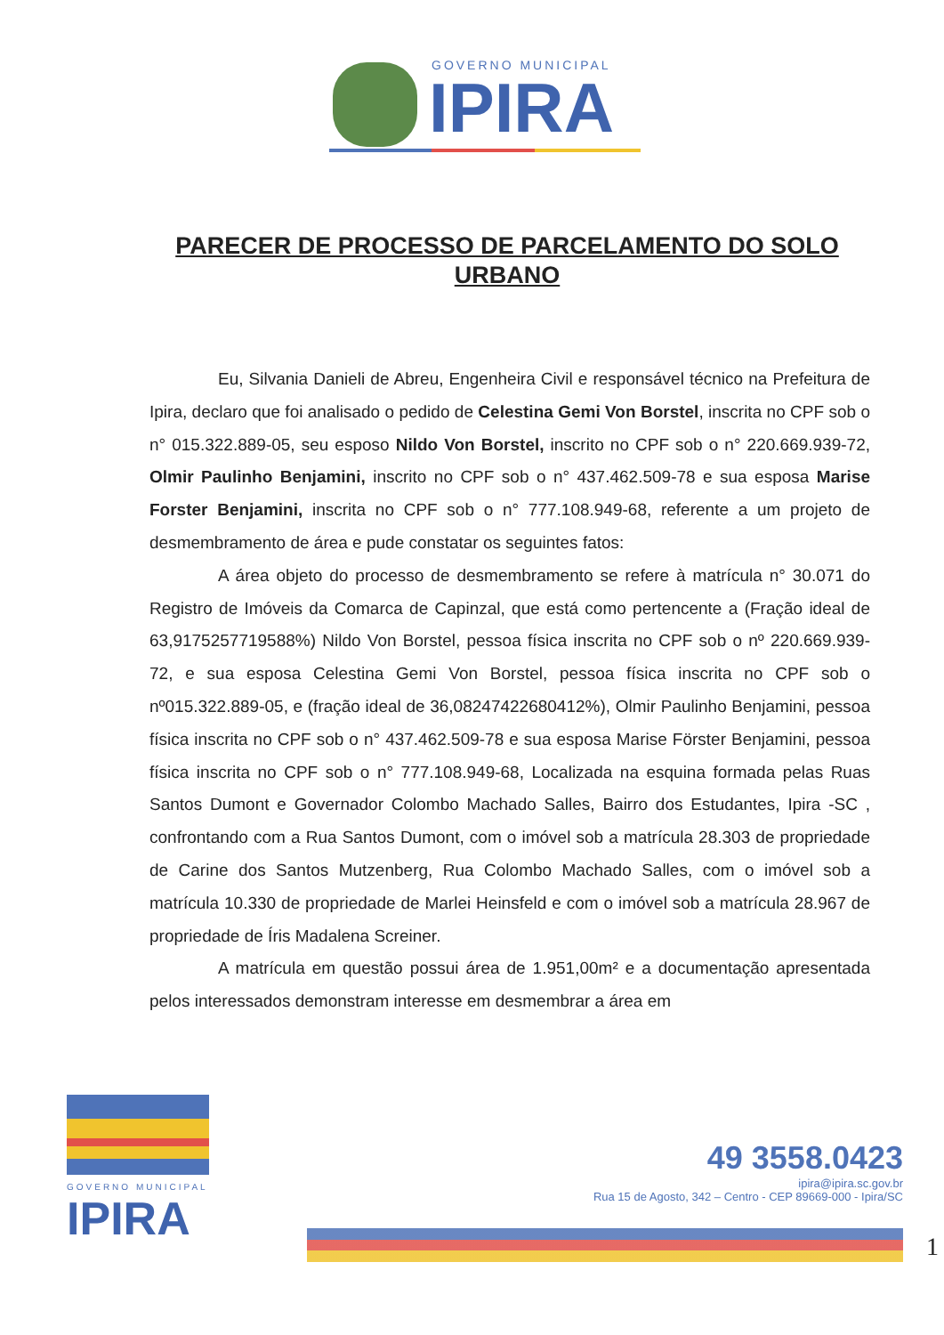GOVERNO MUNICIPAL
IPIRA
PARECER DE PROCESSO DE PARCELAMENTO DO SOLO URBANO
Eu, Silvania Danieli de Abreu, Engenheira Civil e responsável técnico na Prefeitura de Ipira, declaro que foi analisado o pedido de Celestina Gemi Von Borstel, inscrita no CPF sob o n° 015.322.889-05, seu esposo Nildo Von Borstel, inscrito no CPF sob o n° 220.669.939-72, Olmir Paulinho Benjamini, inscrito no CPF sob o n° 437.462.509-78 e sua esposa Marise Forster Benjamini, inscrita no CPF sob o n° 777.108.949-68, referente a um projeto de desmembramento de área e pude constatar os seguintes fatos:
A área objeto do processo de desmembramento se refere à matrícula n° 30.071 do Registro de Imóveis da Comarca de Capinzal, que está como pertencente a (Fração ideal de 63,9175257719588%) Nildo Von Borstel, pessoa física inscrita no CPF sob o nº 220.669.939-72, e sua esposa Celestina Gemi Von Borstel, pessoa física inscrita no CPF sob o nº015.322.889-05, e (fração ideal de 36,08247422680412%), Olmir Paulinho Benjamini, pessoa física inscrita no CPF sob o n° 437.462.509-78 e sua esposa Marise Förster Benjamini, pessoa física inscrita no CPF sob o n° 777.108.949-68, Localizada na esquina formada pelas Ruas Santos Dumont e Governador Colombo Machado Salles, Bairro dos Estudantes, Ipira -SC , confrontando com a Rua Santos Dumont, com o imóvel sob a matrícula 28.303 de propriedade de Carine dos Santos Mutzenberg, Rua Colombo Machado Salles, com o imóvel sob a matrícula 10.330 de propriedade de Marlei Heinsfeld e com o imóvel sob a matrícula 28.967 de propriedade de Íris Madalena Screiner.
A matrícula em questão possui área de 1.951,00m² e a documentação apresentada pelos interessados demonstram interesse em desmembrar a área em
GOVERNO MUNICIPAL
IPIRA
49 3558.0423
ipira@ipira.sc.gov.br
Rua 15 de Agosto, 342 – Centro - CEP 89669-000 - Ipira/SC
1